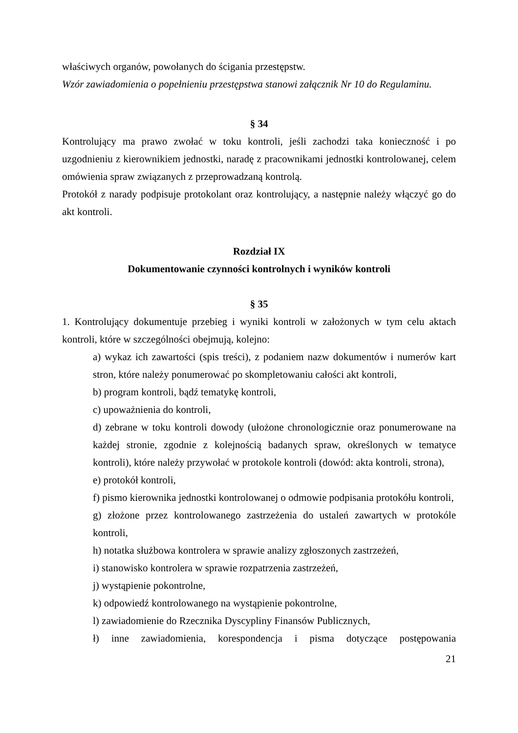właściwych organów, powołanych do ścigania przestępstw.
Wzór zawiadomienia o popełnieniu przestępstwa stanowi załącznik Nr 10 do Regulaminu.
§ 34
Kontrolujący ma prawo zwołać w toku kontroli, jeśli zachodzi taka konieczność i po uzgodnieniu z kierownikiem jednostki, naradę z pracownikami jednostki kontrolowanej, celem omówienia spraw związanych z przeprowadzaną kontrolą.
Protokół z narady podpisuje protokolant oraz kontrolujący, a następnie należy włączyć go do akt kontroli.
Rozdział IX
Dokumentowanie czynności kontrolnych i wyników kontroli
§ 35
1. Kontrolujący dokumentuje przebieg i wyniki kontroli w założonych w tym celu aktach kontroli, które w szczególności obejmują, kolejno:
a) wykaz ich zawartości (spis treści), z podaniem nazw dokumentów i numerów kart stron, które należy ponumerować po skompletowaniu całości akt kontroli,
b) program kontroli, bądź tematykę kontroli,
c) upoważnienia do kontroli,
d) zebrane w toku kontroli dowody (ułożone chronologicznie oraz ponumerowane na każdej stronie, zgodnie z kolejnością badanych spraw, określonych w tematyce kontroli), które należy przywołać w protokole kontroli (dowód: akta kontroli, strona),
e) protokół kontroli,
f) pismo kierownika jednostki kontrolowanej o odmowie podpisania protokółu kontroli,
g) złożone przez kontrolowanego zastrzeżenia do ustaleń zawartych w protokóle kontroli,
h) notatka służbowa kontrolera w sprawie analizy zgłoszonych zastrzeżeń,
i) stanowisko kontrolera w sprawie rozpatrzenia zastrzeżeń,
j) wystąpienie pokontrolne,
k) odpowiedź kontrolowanego na wystąpienie pokontrolne,
l) zawiadomienie do Rzecznika Dyscypliny Finansów Publicznych,
ł) inne zawiadomienia, korespondencja i pisma dotyczące postępowania
21